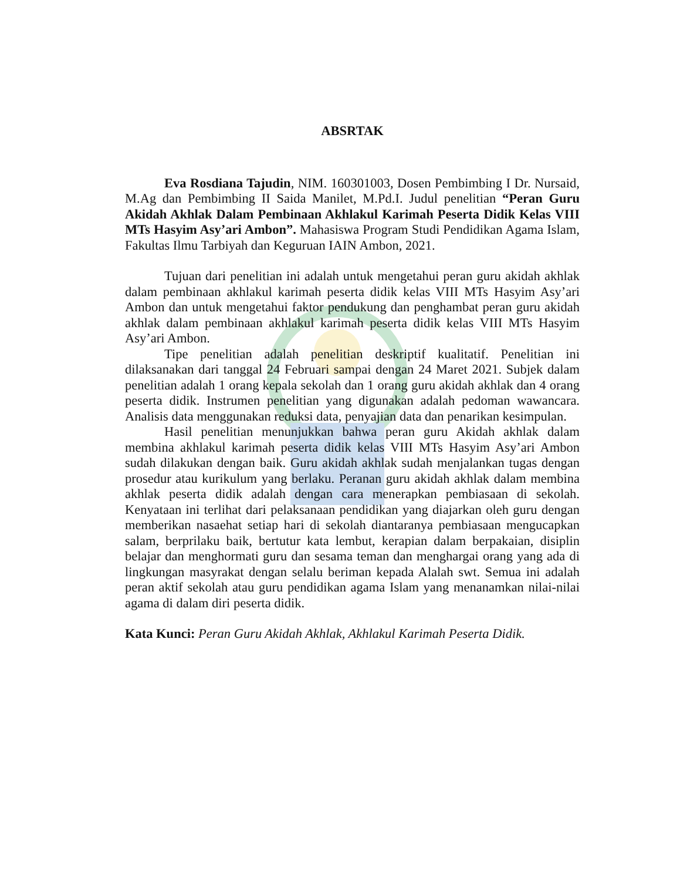ABSRTAK
Eva Rosdiana Tajudin, NIM. 160301003, Dosen Pembimbing I Dr. Nursaid, M.Ag dan Pembimbing II Saida Manilet, M.Pd.I. Judul penelitian “Peran Guru Akidah Akhlak Dalam Pembinaan Akhlakul Karimah Peserta Didik Kelas VIII MTs Hasyim Asy’ari Ambon”. Mahasiswa Program Studi Pendidikan Agama Islam, Fakultas Ilmu Tarbiyah dan Keguruan IAIN Ambon, 2021.
Tujuan dari penelitian ini adalah untuk mengetahui peran guru akidah akhlak dalam pembinaan akhlakul karimah peserta didik kelas VIII MTs Hasyim Asy’ari Ambon dan untuk mengetahui faktor pendukung dan penghambat peran guru akidah akhlak dalam pembinaan akhlakul karimah peserta didik kelas VIII MTs Hasyim Asy’ari Ambon.
Tipe penelitian adalah penelitian deskriptif kualitatif. Penelitian ini dilaksanakan dari tanggal 24 Februari sampai dengan 24 Maret 2021. Subjek dalam penelitian adalah 1 orang kepala sekolah dan 1 orang guru akidah akhlak dan 4 orang peserta didik. Instrumen penelitian yang digunakan adalah pedoman wawancara. Analisis data menggunakan reduksi data, penyajian data dan penarikan kesimpulan.
Hasil penelitian menunjukkan bahwa peran guru Akidah akhlak dalam membina akhlakul karimah peserta didik kelas VIII MTs Hasyim Asy’ari Ambon sudah dilakukan dengan baik. Guru akidah akhlak sudah menjalankan tugas dengan prosedur atau kurikulum yang berlaku. Peranan guru akidah akhlak dalam membina akhlak peserta didik adalah dengan cara menerapkan pembiasaan di sekolah. Kenyataan ini terlihat dari pelaksanaan pendidikan yang diajarkan oleh guru dengan memberikan nasaehat setiap hari di sekolah diantaranya pembiasaan mengucapkan salam, berprilaku baik, bertutur kata lembut, kerapian dalam berpakaian, disiplin belajar dan menghormati guru dan sesama teman dan menghargai orang yang ada di lingkungan masyrakat dengan selalu beriman kepada Alalah swt. Semua ini adalah peran aktif sekolah atau guru pendidikan agama Islam yang menanamkan nilai-nilai agama di dalam diri peserta didik.
Kata Kunci: Peran Guru Akidah Akhlak, Akhlakul Karimah Peserta Didik.